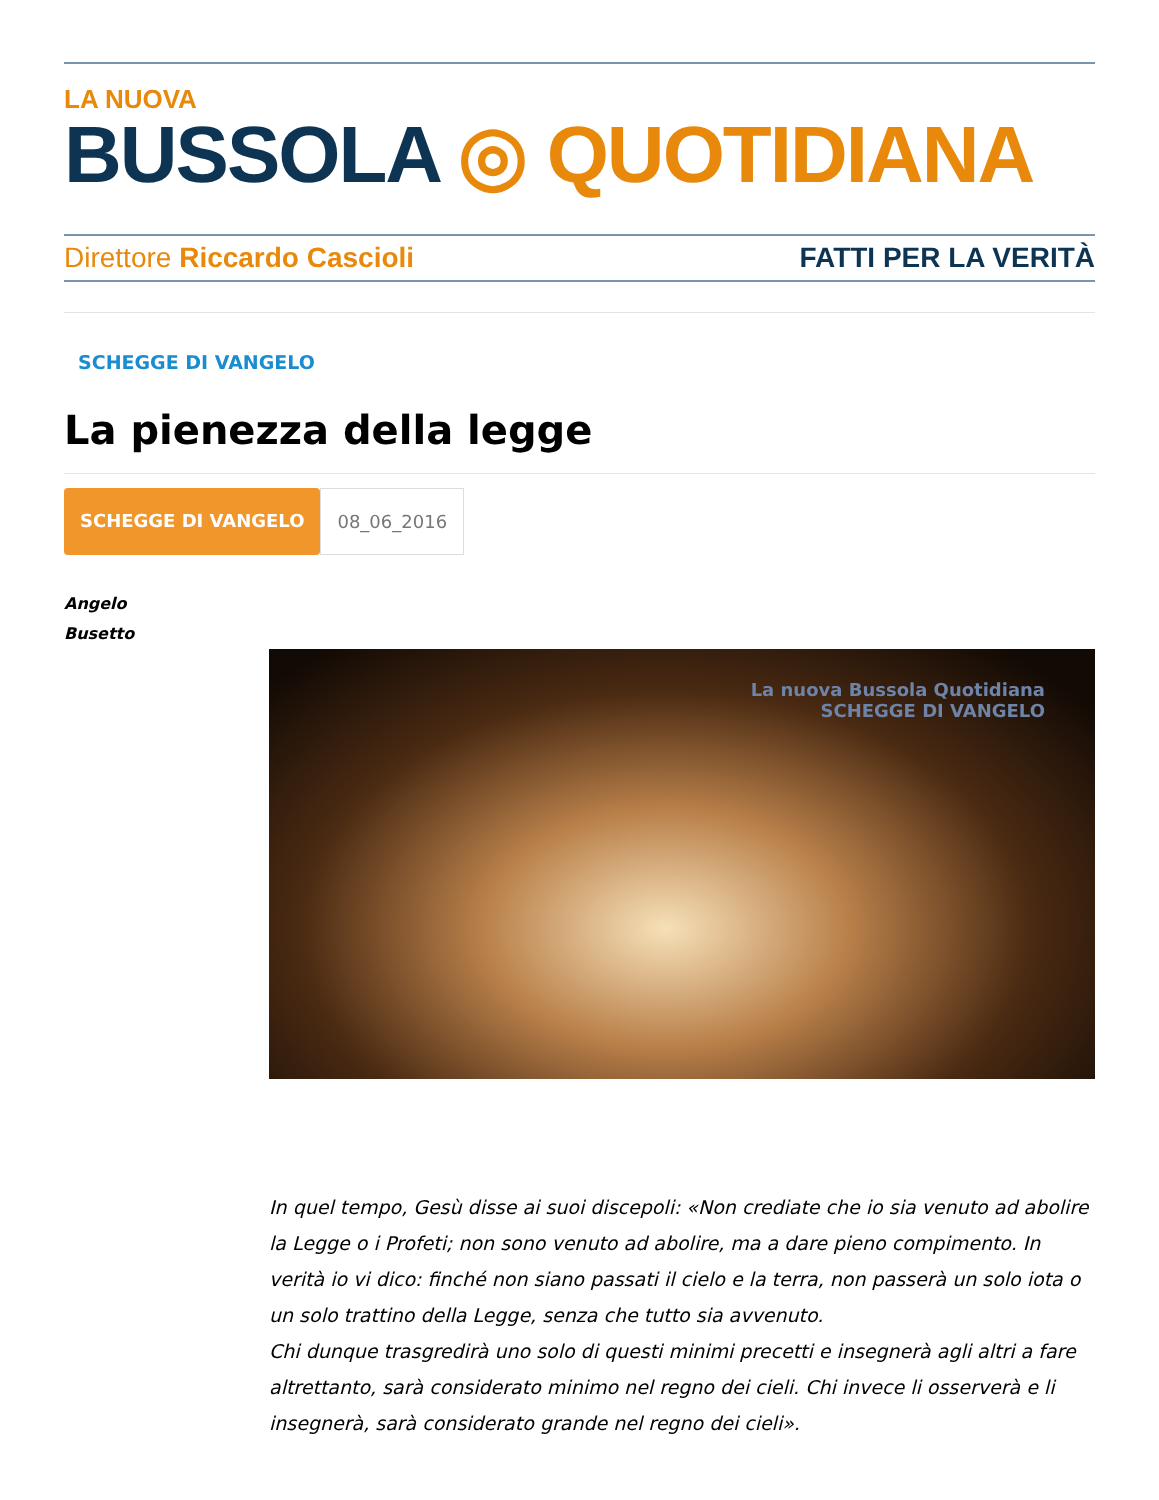LA NUOVA
BUSSOLA ◎ QUOTIDIANA
Direttore Riccardo Cascioli FATTI PER LA VERITÀ
SCHEGGE DI VANGELO
La pienezza della legge
SCHEGGE DI VANGELO 08_06_2016
Angelo Busetto
La nuova Bussola Quotidiana
SCHEGGE DI VANGELO
In quel tempo, Gesù disse ai suoi discepoli: «Non crediate che io sia venuto ad abolire la Legge o i Profeti; non sono venuto ad abolire, ma a dare pieno compimento. In verità io vi dico: finché non siano passati il cielo e la terra, non passerà un solo iota o un solo trattino della Legge, senza che tutto sia avvenuto.
Chi dunque trasgredirà uno solo di questi minimi precetti e insegnerà agli altri a fare altrettanto, sarà considerato minimo nel regno dei cieli. Chi invece li osserverà e li insegnerà, sarà considerato grande nel regno dei cieli».